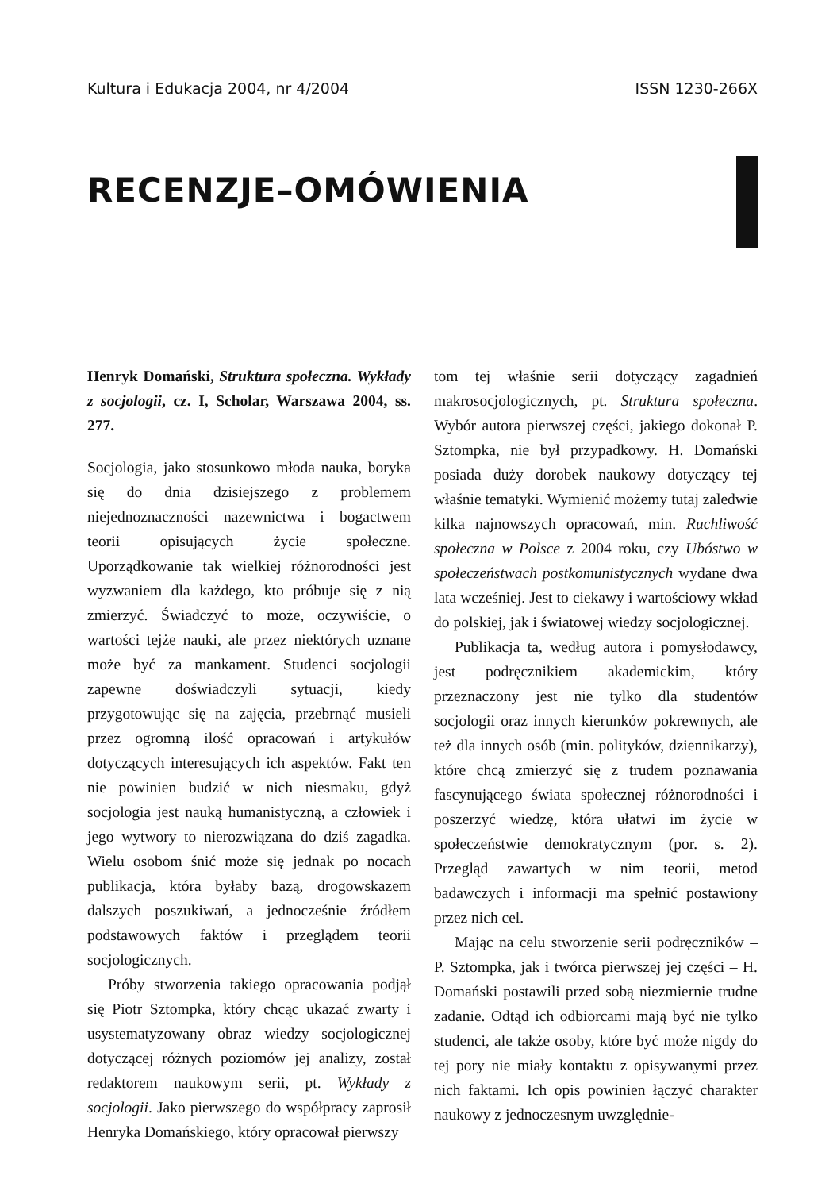Kultura i Edukacja 2004, nr 4/2004 ISSN 1230-266X
RECENZJE–OMÓWIENIA
Henryk Domański, Struktura społeczna. Wykłady z socjologii, cz. I, Scholar, Warszawa 2004, ss. 277.
Socjologia, jako stosunkowo młoda nauka, boryka się do dnia dzisiejszego z problemem niejednoznaczności nazewnictwa i bogactwem teorii opisujących życie społeczne. Uporządkowanie tak wielkiej różnorodności jest wyzwaniem dla każdego, kto próbuje się z nią zmierzyć. Świadczyć to może, oczywiście, o wartości tejże nauki, ale przez niektórych uznane może być za mankament. Studenci socjologii zapewne doświadczyli sytuacji, kiedy przygotowując się na zajęcia, przebrnąć musieli przez ogromną ilość opracowań i artykułów dotyczących interesujących ich aspektów. Fakt ten nie powinien budzić w nich niesmaku, gdyż socjologia jest nauką humanistyczną, a człowiek i jego wytwory to nierozwiązana do dziś zagadka. Wielu osobom śnić może się jednak po nocach publikacja, która byłaby bazą, drogowskazem dalszych poszukiwań, a jednocześnie źródłem podstawowych faktów i przeglądem teorii socjologicznych.
Próby stworzenia takiego opracowania podjął się Piotr Sztompka, który chcąc ukazać zwarty i usystematyzowany obraz wiedzy socjologicznej dotyczącej różnych poziomów jej analizy, został redaktorem naukowym serii, pt. Wykłady z socjologii. Jako pierwszego do współpracy zaprosił Henryka Domańskiego, który opracował pierwszy
tom tej właśnie serii dotyczący zagadnień makrosocjologicznych, pt. Struktura społeczna. Wybór autora pierwszej części, jakiego dokonał P. Sztompka, nie był przypadkowy. H. Domański posiada duży dorobek naukowy dotyczący tej właśnie tematyki. Wymienić możemy tutaj zaledwie kilka najnowszych opracowań, min. Ruchliwość społeczna w Polsce z 2004 roku, czy Ubóstwo w społeczeństwach postkomunistycznych wydane dwa lata wcześniej. Jest to ciekawy i wartościowy wkład do polskiej, jak i światowej wiedzy socjologicznej.
Publikacja ta, według autora i pomysłodawcy, jest podręcznikiem akademickim, który przeznaczony jest nie tylko dla studentów socjologii oraz innych kierunków pokrewnych, ale też dla innych osób (min. polityków, dziennikarzy), które chcą zmierzyć się z trudem poznawania fascynującego świata społecznej różnorodności i poszerzyć wiedzę, która ułatwi im życie w społeczeństwie demokratycznym (por. s. 2). Przegląd zawartych w nim teorii, metod badawczych i informacji ma spełnić postawiony przez nich cel.
Mając na celu stworzenie serii podręczników – P. Sztompka, jak i twórca pierwszej jej części – H. Domański postawili przed sobą niezmiernie trudne zadanie. Odtąd ich odbiorcami mają być nie tylko studenci, ale także osoby, które być może nigdy do tej pory nie miały kontaktu z opisywanymi przez nich faktami. Ich opis powinien łączyć charakter naukowy z jednoczesnym uwzględnie-